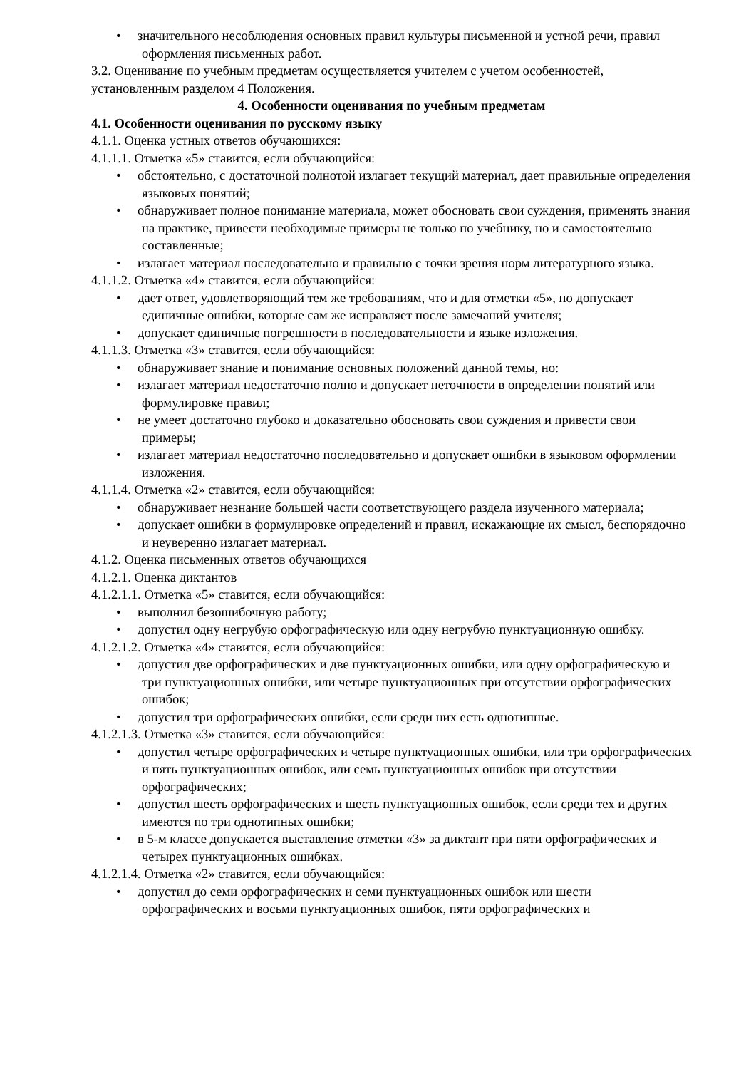• значительного несоблюдения основных правил культуры письменной и устной речи, правил оформления письменных работ.
3.2. Оценивание по учебным предметам осуществляется учителем с учетом особенностей, установленным разделом 4 Положения.
4. Особенности оценивания по учебным предметам
4.1. Особенности оценивания по русскому языку
4.1.1. Оценка устных ответов обучающихся:
4.1.1.1. Отметка «5» ставится, если обучающийся:
• обстоятельно, с достаточной полнотой излагает текущий материал, дает правильные определения языковых понятий;
• обнаруживает полное понимание материала, может обосновать свои суждения, применять знания на практике, привести необходимые примеры не только по учебнику, но и самостоятельно составленные;
• излагает материал последовательно и правильно с точки зрения норм литературного языка.
4.1.1.2. Отметка «4» ставится, если обучающийся:
• дает ответ, удовлетворяющий тем же требованиям, что и для отметки «5», но допускает единичные ошибки, которые сам же исправляет после замечаний учителя;
• допускает единичные погрешности в последовательности и языке изложения.
4.1.1.3. Отметка «3» ставится, если обучающийся:
• обнаруживает знание и понимание основных положений данной темы, но:
• излагает материал недостаточно полно и допускает неточности в определении понятий или формулировке правил;
• не умеет достаточно глубоко и доказательно обосновать свои суждения и привести свои примеры;
• излагает материал недостаточно последовательно и допускает ошибки в языковом оформлении изложения.
4.1.1.4. Отметка «2» ставится, если обучающийся:
• обнаруживает незнание большей части соответствующего раздела изученного материала;
• допускает ошибки в формулировке определений и правил, искажающие их смысл, беспорядочно и неуверенно излагает материал.
4.1.2. Оценка письменных ответов обучающихся
4.1.2.1. Оценка диктантов
4.1.2.1.1. Отметка «5» ставится, если обучающийся:
• выполнил безошибочную работу;
• допустил одну негрубую орфографическую или одну негрубую пунктуационную ошибку.
4.1.2.1.2. Отметка «4» ставится, если обучающийся:
• допустил две орфографических и две пунктуационных ошибки, или одну орфографическую и три пунктуационных ошибки, или четыре пунктуационных при отсутствии орфографических ошибок;
• допустил три орфографических ошибки, если среди них есть однотипные.
4.1.2.1.3. Отметка «3» ставится, если обучающийся:
• допустил четыре орфографических и четыре пунктуационных ошибки, или три орфографических и пять пунктуационных ошибок, или семь пунктуационных ошибок при отсутствии орфографических;
• допустил шесть орфографических и шесть пунктуационных ошибок, если среди тех и других имеются по три однотипных ошибки;
• в 5-м классе допускается выставление отметки «3» за диктант при пяти орфографических и четырех пунктуационных ошибках.
4.1.2.1.4. Отметка «2» ставится, если обучающийся:
• допустил до семи орфографических и семи пунктуационных ошибок или шести орфографических и восьми пунктуационных ошибок, пяти орфографических и